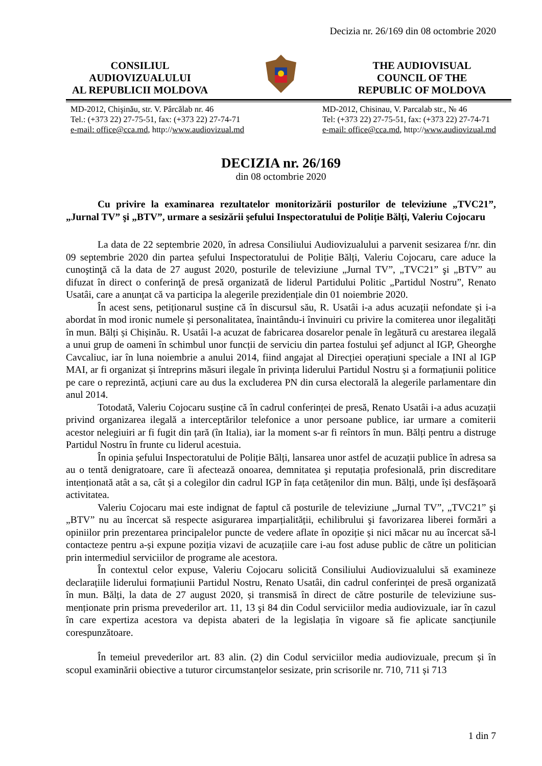Decizia nr. 26/169 din 08 octombrie 2020
CONSILIUL
AUDIOVIZUALULUI
AL REPUBLICII MOLDOVA
THE AUDIOVISUAL
COUNCIL OF THE
REPUBLIC OF MOLDOVA
MD-2012, Chişinău, str. V. Pârcălab nr. 46
Tel.: (+373 22) 27-75-51, fax: (+373 22) 27-74-71
e-mail: office@cca.md, http://www.audiovizual.md
MD-2012, Chisinau, V. Parcalab str., № 46
Tel: (+373 22) 27-75-51, fax: (+373 22) 27-74-71
e-mail: office@cca.md, http://www.audiovizual.md
DECIZIA nr. 26/169
din 08 octombrie 2020
Cu privire la examinarea rezultatelor monitorizării posturilor de televiziune „TVC21”, „Jurnal TV” şi „BTV”, urmare a sesizării şefului Inspectoratului de Poliție Bălți, Valeriu Cojocaru
La data de 22 septembrie 2020, în adresa Consiliului Audiovizualului a parvenit sesizarea f/nr. din 09 septembrie 2020 din partea șefului Inspectoratului de Poliție Bălți, Valeriu Cojocaru, care aduce la cunoştinţă că la data de 27 august 2020, posturile de televiziune „Jurnal TV”, „TVC21” şi „BTV” au difuzat în direct o conferinţă de presă organizată de liderul Partidului Politic „Partidul Nostru”, Renato Usatâi, care a anunțat că va participa la alegerile prezidențiale din 01 noiembrie 2020.
În acest sens, petiționarul susține că în discursul său, R. Usatâi i-a adus acuzații nefondate și i-a abordat în mod ironic numele și personalitatea, înaintându-i învinuiri cu privire la comiterea unor ilegalități în mun. Bălți și Chișinău. R. Usatâi l-a acuzat de fabricarea dosarelor penale în legătură cu arestarea ilegală a unui grup de oameni în schimbul unor funcții de serviciu din partea fostului şef adjunct al IGP, Gheorghe Cavcaliuc, iar în luna noiembrie a anului 2014, fiind angajat al Direcției operațiuni speciale a INI al IGP MAI, ar fi organizat și întreprins măsuri ilegale în privința liderului Partidul Nostru și a formațiunii politice pe care o reprezintă, acțiuni care au dus la excluderea PN din cursa electorală la alegerile parlamentare din anul 2014.
Totodată, Valeriu Cojocaru susține că în cadrul conferinței de presă, Renato Usatâi i-a adus acuzații privind organizarea ilegală a interceptărilor telefonice a unor persoane publice, iar urmare a comiterii acestor nelegiuiri ar fi fugit din țară (în Italia), iar la moment s-ar fi reîntors în mun. Bălți pentru a distruge Partidul Nostru în frunte cu liderul acestuia.
În opinia șefului Inspectoratului de Poliție Bălți, lansarea unor astfel de acuzații publice în adresa sa au o tentă denigratoare, care îi afectează onoarea, demnitatea şi reputația profesională, prin discreditare intenționată atât a sa, cât și a colegilor din cadrul IGP în fața cetățenilor din mun. Bălți, unde își desfășoară activitatea.
Valeriu Cojocaru mai este indignat de faptul că posturile de televiziune „Jurnal TV”, „TVC21” şi „BTV” nu au încercat să respecte asigurarea imparțialității, echilibrului şi favorizarea liberei formări a opiniilor prin prezentarea principalelor puncte de vedere aflate în opoziție și nici măcar nu au încercat să-l contacteze pentru a-și expune poziția vizavi de acuzațiile care i-au fost aduse public de către un politician prin intermediul serviciilor de programe ale acestora.
În contextul celor expuse, Valeriu Cojocaru solicită Consiliului Audiovizualului să examineze declarațiile liderului formațiunii Partidul Nostru, Renato Usatâi, din cadrul conferinței de presă organizată în mun. Bălți, la data de 27 august 2020, și transmisă în direct de către posturile de televiziune sus-menționate prin prisma prevederilor art. 11, 13 şi 84 din Codul serviciilor media audiovizuale, iar în cazul în care expertiza acestora va depista abateri de la legislația în vigoare să fie aplicate sancțiunile corespunzătoare.
În temeiul prevederilor art. 83 alin. (2) din Codul serviciilor media audiovizuale, precum și în scopul examinării obiective a tuturor circumstanțelor sesizate, prin scrisorile nr. 710, 711 și 713
1 din 7